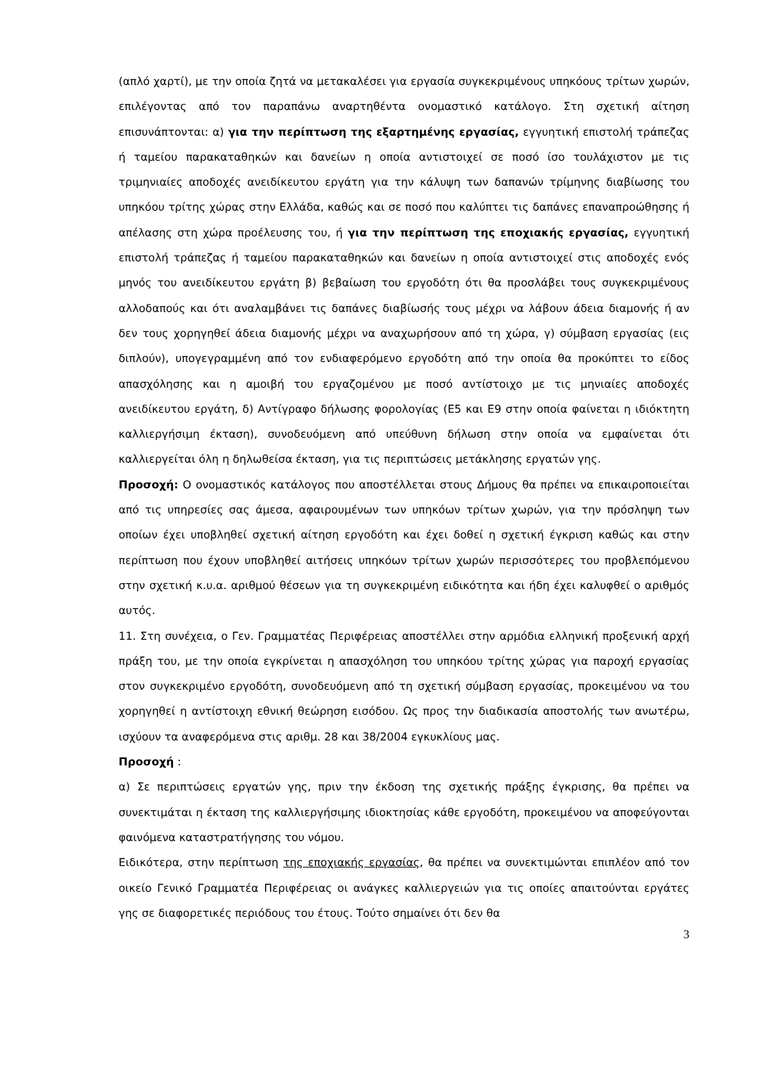(απλό χαρτί), με την οποία ζητά να μετακαλέσει για εργασία συγκεκριμένους υπηκόους τρίτων χωρών, επιλέγοντας από τον παραπάνω αναρτηθέντα ονομαστικό κατάλογο. Στη σχετική αίτηση επισυνάπτονται: α) για την περίπτωση της εξαρτημένης εργασίας, εγγυητική επιστολή τράπεζας ή ταμείου παρακαταθηκών και δανείων η οποία αντιστοιχεί σε ποσό ίσο τουλάχιστον με τις τριμηνιαίες αποδοχές ανειδίκευτου εργάτη για την κάλυψη των δαπανών τρίμηνης διαβίωσης του υπηκόου τρίτης χώρας στην Ελλάδα, καθώς και σε ποσό που καλύπτει τις δαπάνες επαναπροώθησης ή απέλασης στη χώρα προέλευσης του, ή για την περίπτωση της εποχιακής εργασίας, εγγυητική επιστολή τράπεζας ή ταμείου παρακαταθηκών και δανείων η οποία αντιστοιχεί στις αποδοχές ενός μηνός του ανειδίκευτου εργάτη β) βεβαίωση του εργοδότη ότι θα προσλάβει τους συγκεκριμένους αλλοδαπούς και ότι αναλαμβάνει τις δαπάνες διαβίωσής τους μέχρι να λάβουν άδεια διαμονής ή αν δεν τους χορηγηθεί άδεια διαμονής μέχρι να αναχωρήσουν από τη χώρα, γ) σύμβαση εργασίας (εις διπλούν), υπογεγραμμένη από τον ενδιαφερόμενο εργοδότη από την οποία θα προκύπτει το είδος απασχόλησης και η αμοιβή του εργαζομένου με ποσό αντίστοιχο με τις μηνιαίες αποδοχές ανειδίκευτου εργάτη, δ) Αντίγραφο δήλωσης φορολογίας (Ε5 και Ε9 στην οποία φαίνεται η ιδιόκτητη καλλιεργήσιμη έκταση), συνοδευόμενη από υπεύθυνη δήλωση στην οποία να εμφαίνεται ότι καλλιεργείται όλη η δηλωθείσα έκταση, για τις περιπτώσεις μετάκλησης εργατών γης.
Προσοχή: Ο ονομαστικός κατάλογος που αποστέλλεται στους Δήμους θα πρέπει να επικαιροποιείται από τις υπηρεσίες σας άμεσα, αφαιρουμένων των υπηκόων τρίτων χωρών, για την πρόσληψη των οποίων έχει υποβληθεί σχετική αίτηση εργοδότη και έχει δοθεί η σχετική έγκριση καθώς και στην περίπτωση που έχουν υποβληθεί αιτήσεις υπηκόων τρίτων χωρών περισσότερες του προβλεπόμενου στην σχετική κ.υ.α. αριθμού θέσεων για τη συγκεκριμένη ειδικότητα και ήδη έχει καλυφθεί ο αριθμός αυτός.
11. Στη συνέχεια, ο Γεν. Γραμματέας Περιφέρειας αποστέλλει στην αρμόδια ελληνική προξενική αρχή πράξη του, με την οποία εγκρίνεται η απασχόληση του υπηκόου τρίτης χώρας για παροχή εργασίας στον συγκεκριμένο εργοδότη, συνοδευόμενη από τη σχετική σύμβαση εργασίας, προκειμένου να του χορηγηθεί η αντίστοιχη εθνική θεώρηση εισόδου. Ως προς την διαδικασία αποστολής των ανωτέρω, ισχύουν τα αναφερόμενα στις αριθμ. 28 και 38/2004 εγκυκλίους μας.
Προσοχή :
α) Σε περιπτώσεις εργατών γης, πριν την έκδοση της σχετικής πράξης έγκρισης, θα πρέπει να συνεκτιμάται η έκταση της καλλιεργήσιμης ιδιοκτησίας κάθε εργοδότη, προκειμένου να αποφεύγονται φαινόμενα καταστρατήγησης του νόμου.
Ειδικότερα, στην περίπτωση της εποχιακής εργασίας, θα πρέπει να συνεκτιμώνται επιπλέον από τον οικείο Γενικό Γραμματέα Περιφέρειας οι ανάγκες καλλιεργειών για τις οποίες απαιτούνται εργάτες γης σε διαφορετικές περιόδους του έτους. Τούτο σημαίνει ότι δεν θα
3